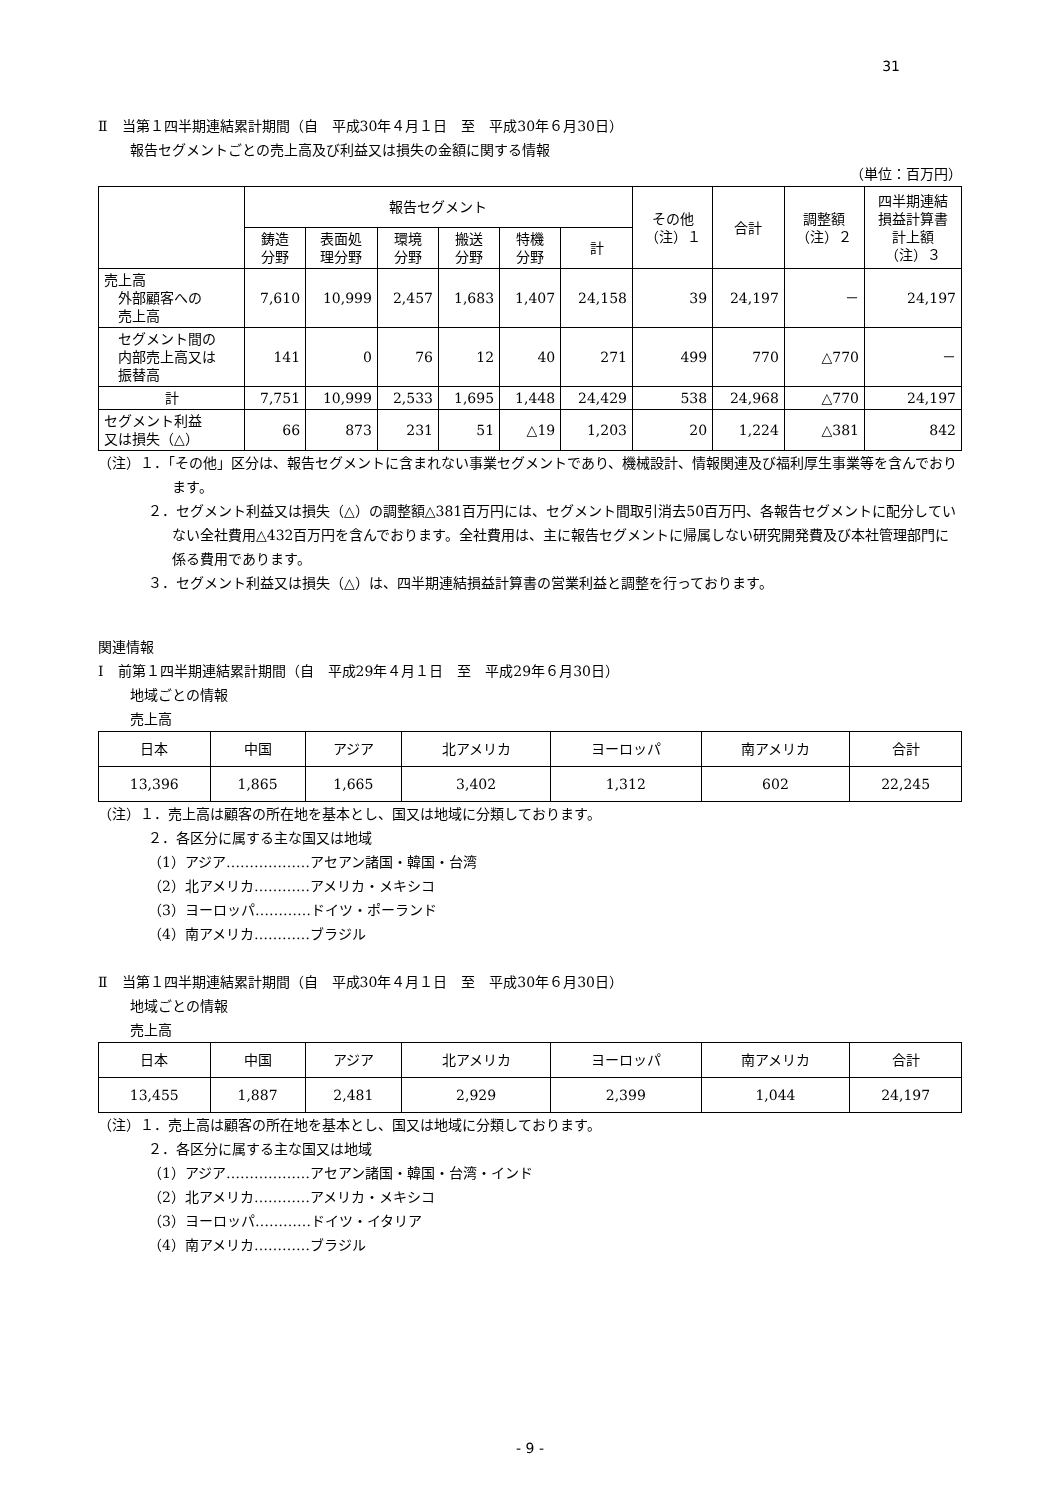31
Ⅱ　当第１四半期連結累計期間（自　平成30年４月１日　至　平成30年６月30日）
報告セグメントごとの売上高及び利益又は損失の金額に関する情報
（単位：百万円）
| | 報告セグメント | | | | | | その他 （注）１ | 合計 | 調整額 （注）２ | 四半期連結 損益計算書 計上額 （注）３ |
| --- | --- | --- | --- | --- | --- | --- | --- | --- | --- | --- |
| | 鋳造 分野 | 表面処 理分野 | 環境 分野 | 搬送 分野 | 特機 分野 | 計 | | | | |
| 売上高 外部顧客への 売上高 | 7,610 | 10,999 | 2,457 | 1,683 | 1,407 | 24,158 | 39 | 24,197 | － | 24,197 |
| セグメント間の 内部売上高又は 振替高 | 141 | 0 | 76 | 12 | 40 | 271 | 499 | 770 | △770 | － |
| 計 | 7,751 | 10,999 | 2,533 | 1,695 | 1,448 | 24,429 | 538 | 24,968 | △770 | 24,197 |
| セグメント利益 又は損失（△） | 66 | 873 | 231 | 51 | △19 | 1,203 | 20 | 1,224 | △381 | 842 |
（注）１．「その他」区分は、報告セグメントに含まれない事業セグメントであり、機械設計、情報関連及び福利厚生事業等を含んでおります。
２．セグメント利益又は損失（△）の調整額△381百万円には、セグメント間取引消去50百万円、各報告セグメントに配分していない全社費用△432百万円を含んでおります。全社費用は、主に報告セグメントに帰属しない研究開発費及び本社管理部門に係る費用であります。
３．セグメント利益又は損失（△）は、四半期連結損益計算書の営業利益と調整を行っております。
関連情報
Ⅰ　前第１四半期連結累計期間（自　平成29年４月１日　至　平成29年６月30日）
地域ごとの情報
売上高
| 日本 | 中国 | アジア | 北アメリカ | ヨーロッパ | 南アメリカ | 合計 |
| --- | --- | --- | --- | --- | --- | --- |
| 13,396 | 1,865 | 1,665 | 3,402 | 1,312 | 602 | 22,245 |
（注）１．売上高は顧客の所在地を基本とし、国又は地域に分類しております。
２．各区分に属する主な国又は地域
（1）アジア………………アセアン諸国・韓国・台湾
（2）北アメリカ…………アメリカ・メキシコ
（3）ヨーロッパ…………ドイツ・ポーランド
（4）南アメリカ…………ブラジル
Ⅱ　当第１四半期連結累計期間（自　平成30年４月１日　至　平成30年６月30日）
地域ごとの情報
売上高
| 日本 | 中国 | アジア | 北アメリカ | ヨーロッパ | 南アメリカ | 合計 |
| --- | --- | --- | --- | --- | --- | --- |
| 13,455 | 1,887 | 2,481 | 2,929 | 2,399 | 1,044 | 24,197 |
（注）１．売上高は顧客の所在地を基本とし、国又は地域に分類しております。
２．各区分に属する主な国又は地域
（1）アジア………………アセアン諸国・韓国・台湾・インド
（2）北アメリカ…………アメリカ・メキシコ
（3）ヨーロッパ…………ドイツ・イタリア
（4）南アメリカ…………ブラジル
- 9 -